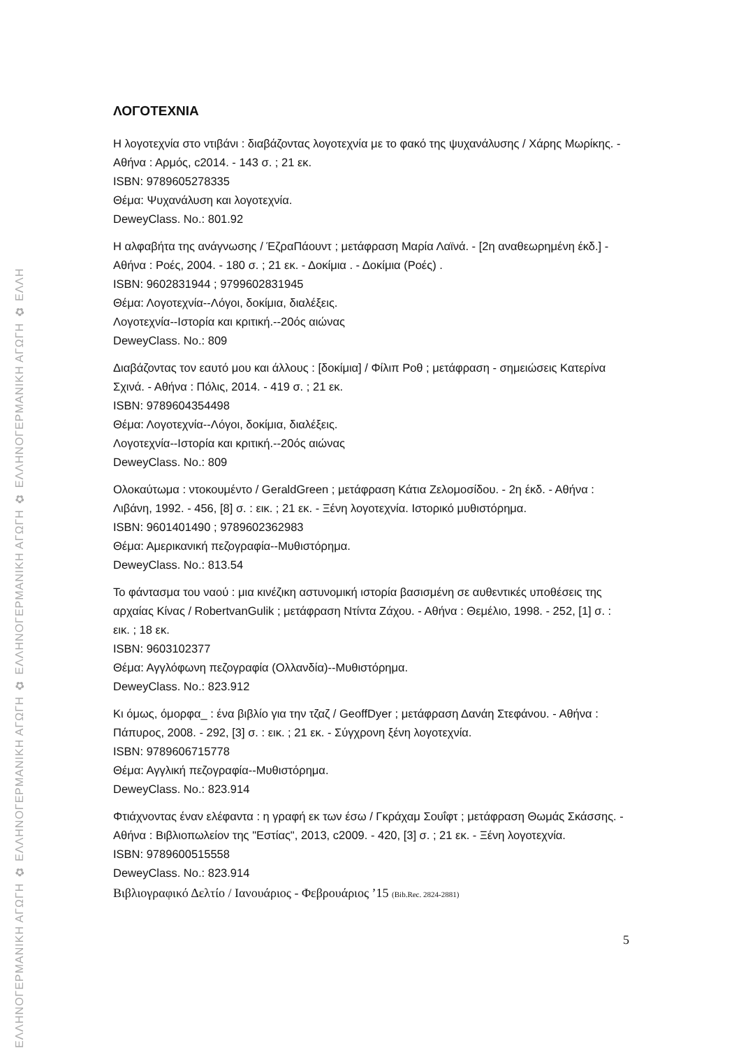ΕΛΛΗΝΟΓΕΡΜΑΝΙΚΗ ΑΓΩΓΗ ✿ ΕΛΛΗΝΟΓΕΡΜΑΝΙΚΗ ΑΓΩΓΗ ✿ ΕΛΛΗΝΟΓΕΡΜΑΝΙΚΗ ΑΓΩΓΗ ✿ ΕΛΛΗΝΟΓΕΡΜΑΝΙΚΗ ΑΓΩΓΗ ✿ ΕΛΛΗ
ΛΟΓΟΤΕΧΝΙΑ
Η λογοτεχνία στο ντιβάνι : διαβάζοντας λογοτεχνία με το φακό της ψυχανάλυσης / Χάρης Μωρίκης. - Αθήνα : Αρμός, c2014. - 143 σ. ; 21 εκ.
ISBN: 9789605278335
Θέμα: Ψυχανάλυση και λογοτεχνία.
DeweyClass. No.: 801.92
Η αλφαβήτα της ανάγνωσης / ΈζραΠάουντ ; μετάφραση Μαρία Λαϊνά. - [2η αναθεωρημένη έκδ.] - Αθήνα : Ροές, 2004. - 180 σ. ; 21 εκ. - Δοκίμια . - Δοκίμια (Ροές) .
ISBN: 9602831944 ; 9799602831945
Θέμα: Λογοτεχνία--Λόγοι, δοκίμια, διαλέξεις.
Λογοτεχνία--Ιστορία και κριτική.--20ός αιώνας
DeweyClass. No.: 809
Διαβάζοντας τον εαυτό μου και άλλους : [δοκίμια] / Φίλιπ Ροθ ; μετάφραση - σημειώσεις Κατερίνα Σχινά. - Αθήνα : Πόλις, 2014. - 419 σ. ; 21 εκ.
ISBN: 9789604354498
Θέμα: Λογοτεχνία--Λόγοι, δοκίμια, διαλέξεις.
Λογοτεχνία--Ιστορία και κριτική.--20ός αιώνας
DeweyClass. No.: 809
Ολοκαύτωμα : ντοκουμέντο / GeraldGreen ; μετάφραση Κάτια Ζελομοσίδου. - 2η έκδ. - Αθήνα : Λιβάνη, 1992. - 456, [8] σ. : εικ. ; 21 εκ. - Ξένη λογοτεχνία. Ιστορικό μυθιστόρημα.
ISBN: 9601401490 ; 9789602362983
Θέμα: Αμερικανική πεζογραφία--Μυθιστόρημα.
DeweyClass. No.: 813.54
Το φάντασμα του ναού : μια κινέζικη αστυνομική ιστορία βασισμένη σε αυθεντικές υποθέσεις της αρχαίας Κίνας / RobertvanGulik ; μετάφραση Ντίντα Ζάχου. - Αθήνα : Θεμέλιο, 1998. - 252, [1] σ. : εικ. ; 18 εκ.
ISBN: 9603102377
Θέμα: Αγγλόφωνη πεζογραφία (Ολλανδία)--Μυθιστόρημα.
DeweyClass. No.: 823.912
Κι όμως, όμορφα_ : ένα βιβλίο για την τζαζ / GeoffDyer ; μετάφραση Δανάη Στεφάνου. - Αθήνα : Πάπυρος, 2008. - 292, [3] σ. : εικ. ; 21 εκ. - Σύγχρονη ξένη λογοτεχνία.
ISBN: 9789606715778
Θέμα: Αγγλική πεζογραφία--Μυθιστόρημα.
DeweyClass. No.: 823.914
Φτιάχνοντας έναν ελέφαντα : η γραφή εκ των έσω / Γκράχαμ Σουΐφτ ; μετάφραση Θωμάς Σκάσσης. - Αθήνα : Βιβλιοπωλείον της "Εστίας", 2013, c2009. - 420, [3] σ. ; 21 εκ. - Ξένη λογοτεχνία.
ISBN: 9789600515558
DeweyClass. No.: 823.914
Βιβλιογραφικό Δελτίο / Ιανουάριος - Φεβρουάριος ’15 (Bib.Rec. 2824-2881)
5